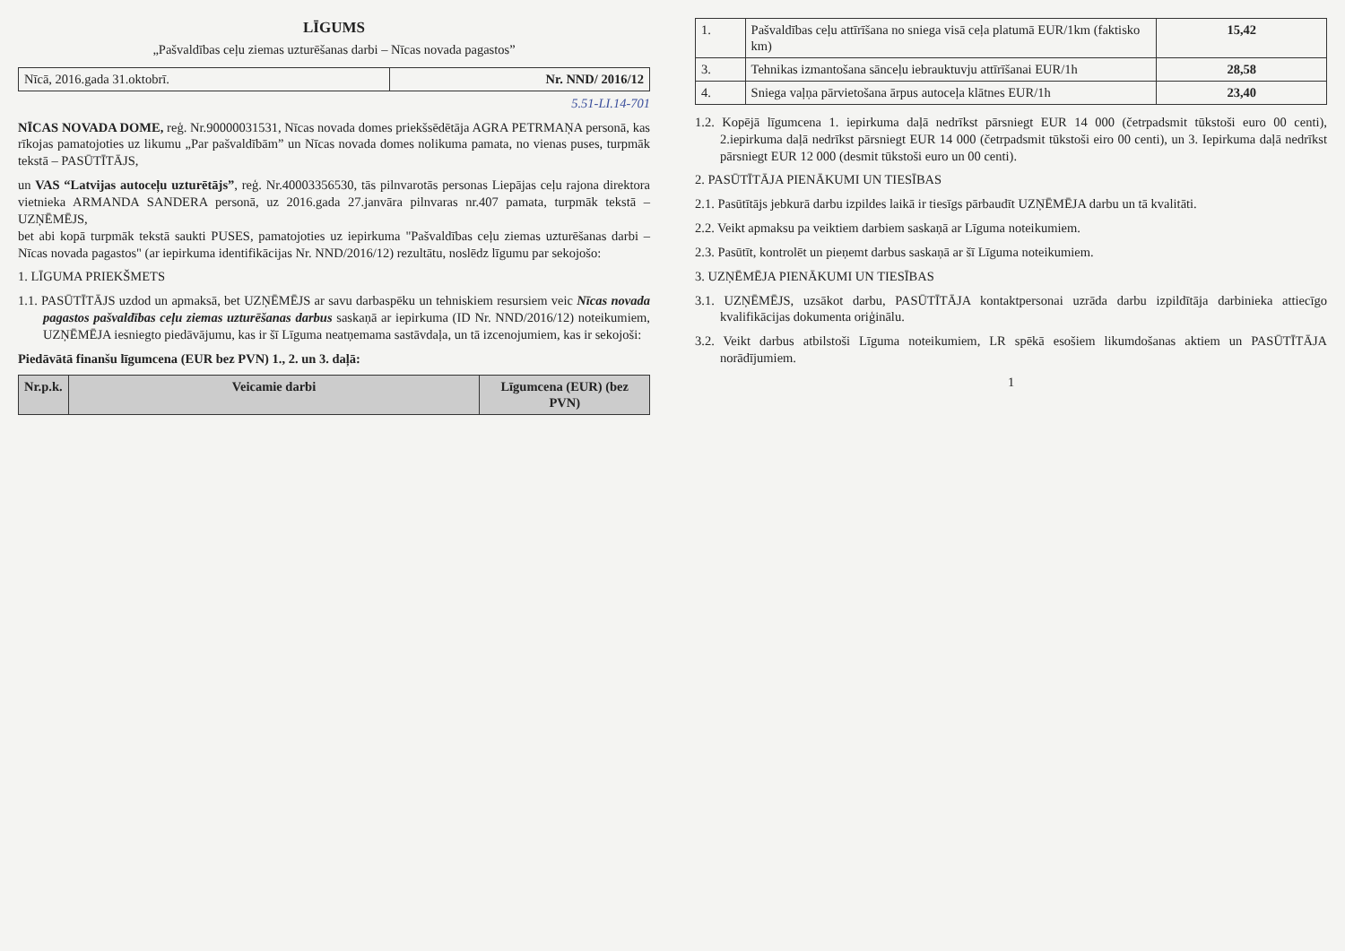LĪGUMS
„Pašvaldības ceļu ziemas uzturēšanas darbi – Nīcas novada pagastos”
| Nīcā, 2016.gada 31.oktobrī. | Nr. NND/ 2016/12 |
5.51-LI.14-701
NĪCAS NOVADA DOME, reģ. Nr.90000031531, Nīcas novada domes priekšsēdētāja AGRA PETRMAŅA personā, kas rīkojas pamatojoties uz likumu „Par pašvaldībām” un Nīcas novada domes nolikuma pamata, no vienas puses, turpmāk tekstā – PASŪTĪTĀJS,
un VAS “Latvijas autoceļu uzturētājs”, reģ. Nr.40003356530, tās pilnvarotās personas Liepājas ceļu rajona direktora vietnieka ARMANDA SANDERA personā, uz 2016.gada 27.janvāra pilnvaras nr.407 pamata, turpmāk tekstā – UZŅĒMĒJS,
bet abi kopā turpmāk tekstā saukti PUSES, pamatojoties uz iepirkuma "Pašvaldības ceļu ziemas uzturēšanas darbi – Nīcas novada pagastos" (ar iepirkuma identifikācijas Nr. NND/2016/12) rezultātu, noslēdz līgumu par sekojošo:
1. LĪGUMA PRIEKŠMETS
1.1. PASŪTĪTĀJS uzdod un apmaksā, bet UZŅĒMĒJS ar savu darbaspēku un tehniskiem resursiem veic Nīcas novada pagastos pašvaldības ceļu ziemas uzturēšanas darbus saskaņā ar iepirkuma (ID Nr. NND/2016/12) noteikumiem, UZŅĒMĒJA iesniegto piedāvājumu, kas ir šī Līguma neatņemama sastāvdaļa, un tā izcenojumiem, kas ir sekojoši:
Piedāvātā finanšu līgumcena (EUR bez PVN) 1., 2. un 3. daļā:
| Nr.p.k. | Veicamie darbi | Līgumcena (EUR) (bez PVN) |
| --- | --- | --- |
| 1. | Pašvaldības ceļu attīrīšana no sniega visā ceļa platumā EUR/1km (faktisko km) | 15,42 |
| 3. | Tehnikas izmantošana sānceļu iebrauktuvju attīrīšanai EUR/1h | 28,58 |
| 4. | Sniega vaļņa pārvietošana ārpus autoceļa klātnes EUR/1h | 23,40 |
1.2. Kopējā līgumcena 1. iepirkuma daļā nedrīkst pārsniegt EUR 14 000 (četrpadsmit tūkstoši euro 00 centi), 2.iepirkuma daļā nedrīkst pārsniegt EUR 14 000 (četrpadsmit tūkstoši eiro 00 centi), un 3. Iepirkuma daļā nedrīkst pārsniegt EUR 12 000 (desmit tūkstoši euro un 00 centi).
2. PASŪTĪTĀJA PIENĀKUMI UN TIESĪBAS
2.1. Pasūtītājs jebkurā darbu izpildes laikā ir tiesīgs pārbaudīt UZŅĒMĒJA darbu un tā kvalitāti.
2.2. Veikt apmaksu pa veiktiem darbiem saskaņā ar Līguma noteikumiem.
2.3. Pasūtīt, kontrolēt un pieņemt darbus saskaņā ar šī Līguma noteikumiem.
3. UZŅĒMĒJA PIENĀKUMI UN TIESĪBAS
3.1. UZŅĒMĒJS, uzsākot darbu, PASŪTĪTĀJA kontaktpersonai uzrāda darbu izpildītāja darbinieka attiecīgo kvalifikācijas dokumenta oriģinālu.
3.2. Veikt darbus atbilstoši Līguma noteikumiem, LR spēkā esošiem likumdošanas aktiem un PASŪTĪTĀJA norādījumiem.
1